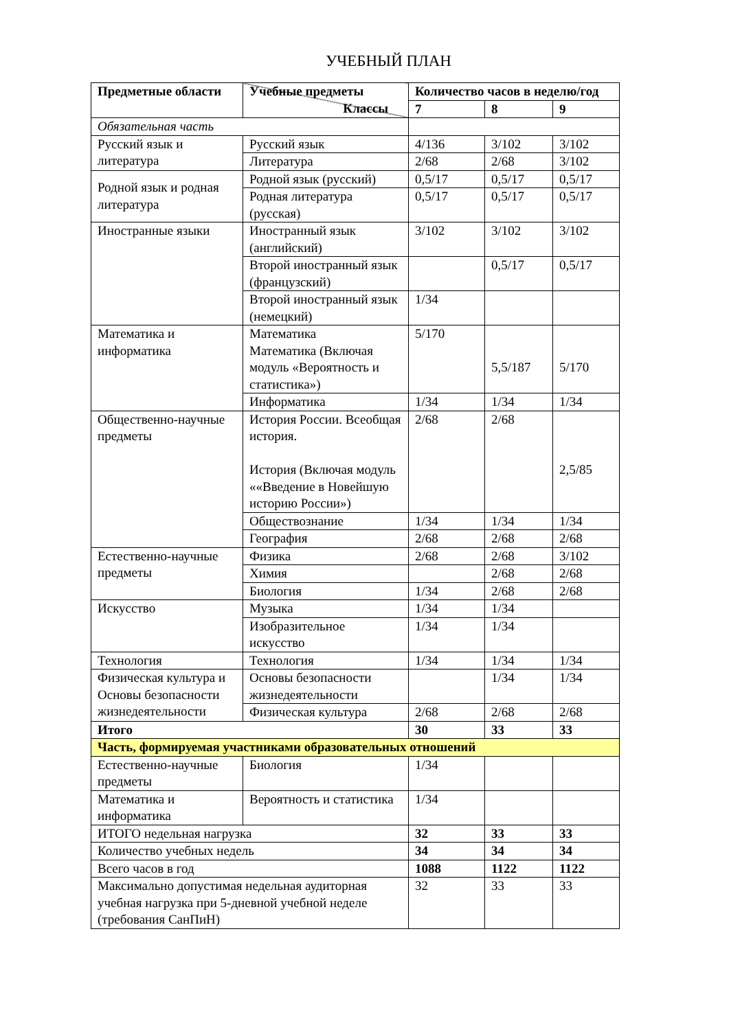УЧЕБНЫЙ ПЛАН
| Предметные области | Учебные предметы Классы | Количество часов в неделю/год | | |
| --- | --- | --- | --- | --- |
| | | 7 | 8 | 9 |
| Обязательная часть | | | | |
| Русский язык и литература | Русский язык | 4/136 | 3/102 | 3/102 |
| | Литература | 2/68 | 2/68 | 3/102 |
| Родной язык и родная литература | Родной язык (русский) | 0,5/17 | 0,5/17 | 0,5/17 |
| | Родная литература (русская) | 0,5/17 | 0,5/17 | 0,5/17 |
| Иностранные языки | Иностранный язык (английский) | 3/102 | 3/102 | 3/102 |
| | Второй иностранный язык (французский) | | 0,5/17 | 0,5/17 |
| | Второй иностранный язык (немецкий) | 1/34 | | |
| Математика и информатика | Математика Математика (Включая модуль «Вероятность и статистика») | 5/170 | 5,5/187 | 5/170 |
| | Информатика | 1/34 | 1/34 | 1/34 |
| Общественно-научные предметы | История России. Всеобщая история. История (Включая модуль ««Введение в Новейшую историю России») | 2/68 | 2/68 | 2,5/85 |
| | Обществознание | 1/34 | 1/34 | 1/34 |
| | География | 2/68 | 2/68 | 2/68 |
| Естественно-научные предметы | Физика | 2/68 | 2/68 | 3/102 |
| | Химия | | 2/68 | 2/68 |
| | Биология | 1/34 | 2/68 | 2/68 |
| Искусство | Музыка | 1/34 | 1/34 | |
| | Изобразительное искусство | 1/34 | 1/34 | |
| Технология | Технология | 1/34 | 1/34 | 1/34 |
| Физическая культура и Основы безопасности жизнедеятельности | Основы безопасности жизнедеятельности | | 1/34 | 1/34 |
| | Физическая культура | 2/68 | 2/68 | 2/68 |
| Итого | | 30 | 33 | 33 |
| Часть, формируемая участниками образовательных отношений | | | | |
| Естественно-научные предметы | Биология | 1/34 | | |
| Математика и информатика | Вероятность и статистика | 1/34 | | |
| ИТОГО недельная нагрузка | | 32 | 33 | 33 |
| Количество учебных недель | | 34 | 34 | 34 |
| Всего часов в год | | 1088 | 1122 | 1122 |
| Максимально допустимая недельная аудиторная учебная нагрузка при 5-дневной учебной неделе (требования СанПиН) | | 32 | 33 | 33 |